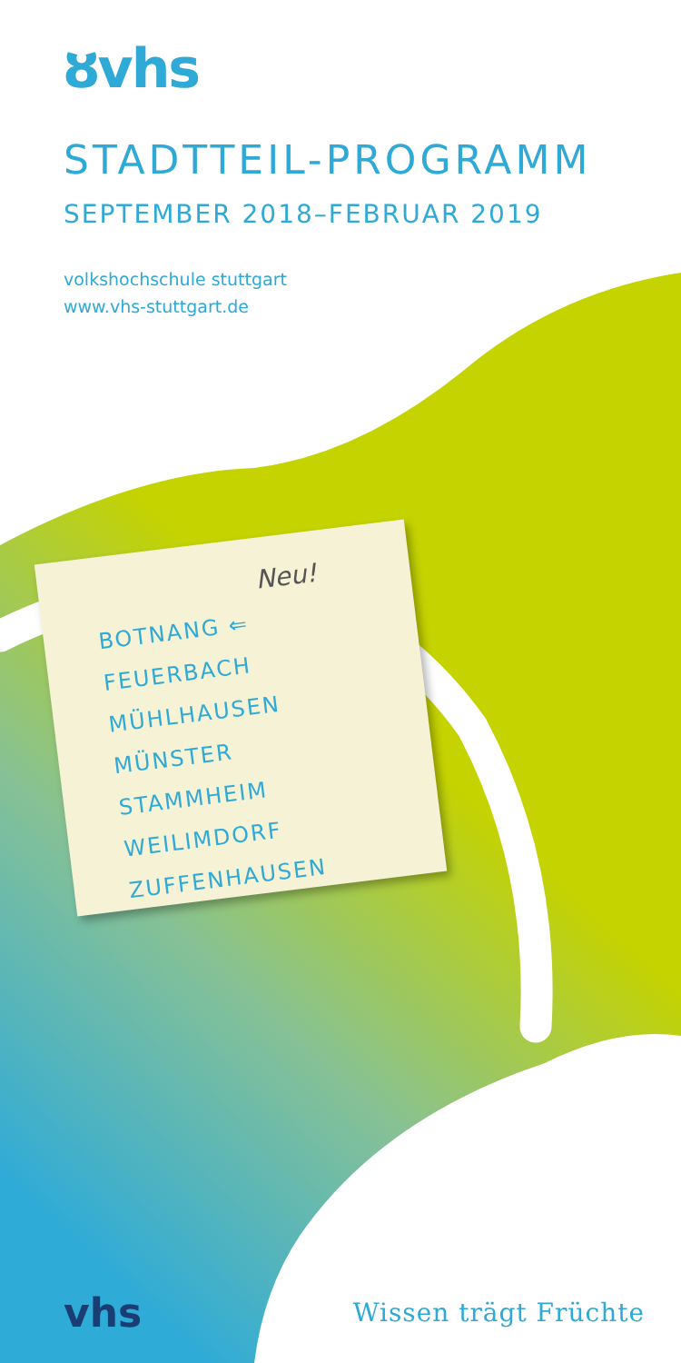ȣvhs
STADTTEIL-PROGRAMM
SEPTEMBER 2018–FEBRUAR 2019
volkshochschule stuttgart
www.vhs-stuttgart.de
Neu!
BOTNANG ⇐
FEUERBACH
MÜHLHAUSEN
MÜNSTER
STAMMHEIM
WEILIMDORF
ZUFFENHAUSEN
vhs Wissen trägt Früchte